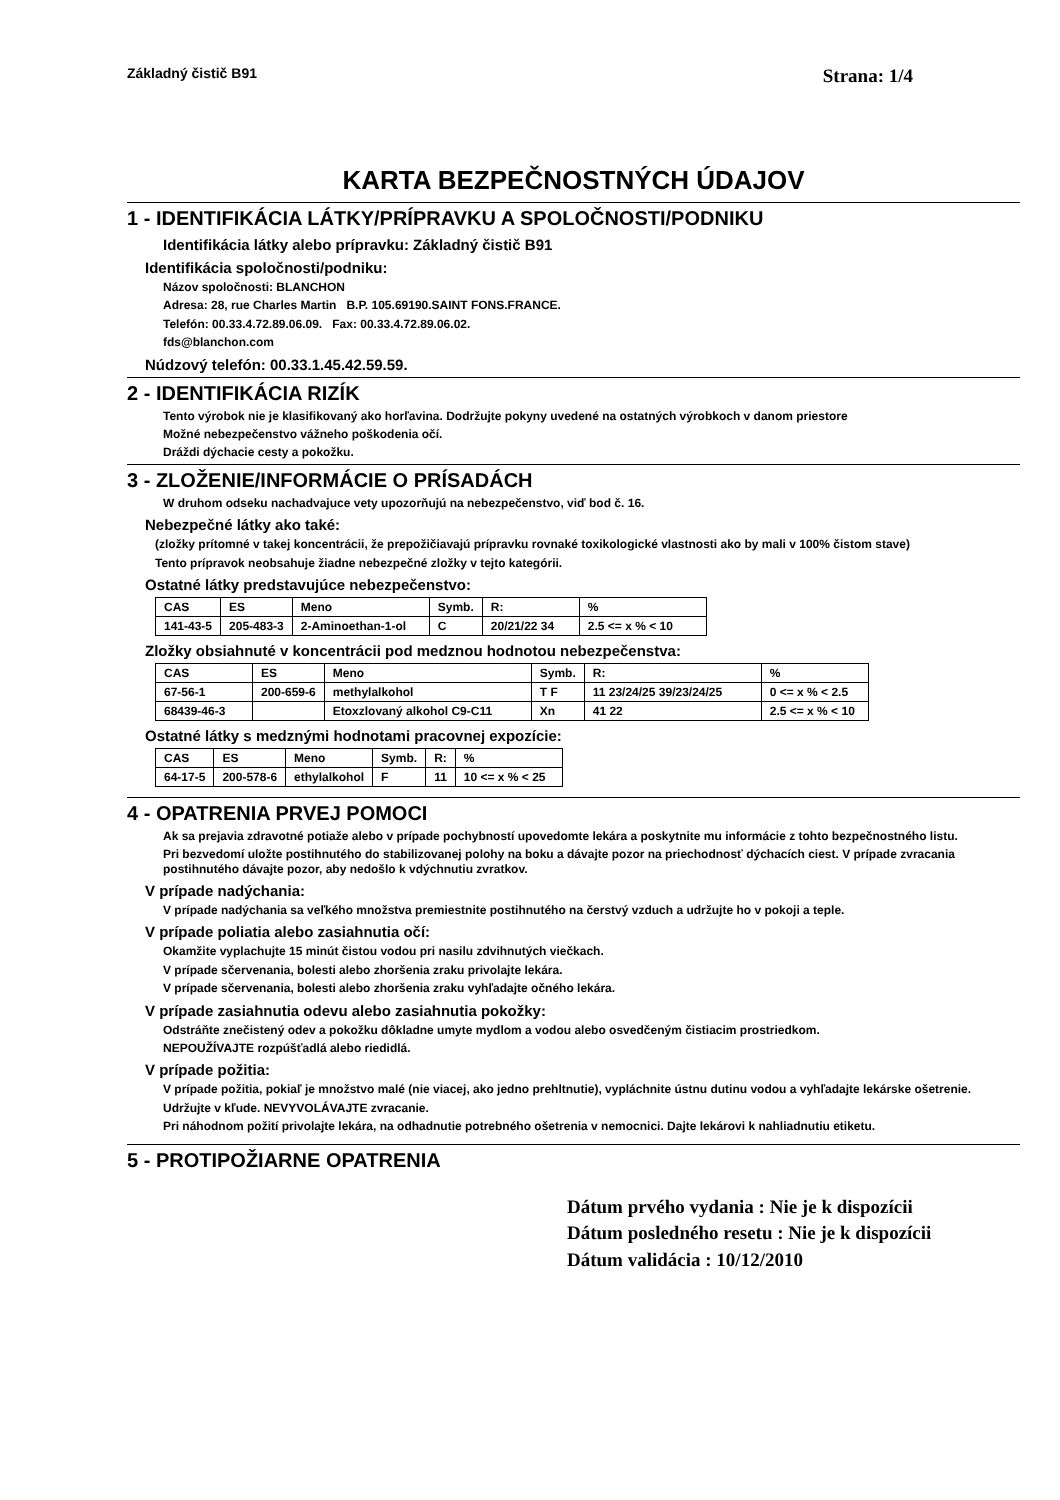Základný čistič B91 Strana: 1/4
KARTA BEZPEČNOSTNÝCH ÚDAJOV
1 - IDENTIFIKÁCIA LÁTKY/PRÍPRAVKU A SPOLOČNOSTI/PODNIKU
Identifikácia látky alebo prípravku: Základný čistič B91
Identifikácia spoločnosti/podniku:
Názov spoločnosti: BLANCHON
Adresa: 28, rue Charles Martin B.P. 105.69190.SAINT FONS.FRANCE.
Telefón: 00.33.4.72.89.06.09. Fax: 00.33.4.72.89.06.02.
fds@blanchon.com
Núdzový telefón: 00.33.1.45.42.59.59.
2 - IDENTIFIKÁCIA RIZÍK
Tento výrobok nie je klasifikovaný ako horľavina. Dodržujte pokyny uvedené na ostatných výrobkoch v danom priestore
Možné nebezpečenstvo vážneho poškodenia očí.
Dráždi dýchacie cesty a pokožku.
3 - ZLOŽENIE/INFORMÁCIE O PRÍSADÁCH
W druhom odseku nachadvajuce vety upozorňujú na nebezpečenstvo, viď bod č. 16.
Nebezpečné látky ako také:
(zložky prítomné v takej koncentrácii, že prepožičiavajú prípravku rovnaké toxikologické vlastnosti ako by mali v 100% čistom stave)
Tento prípravok neobsahuje žiadne nebezpečné zložky v tejto kategórii.
Ostatné látky predstavujúce nebezpečenstvo:
| CAS | ES | Meno | Symb. | R: | % |
| 141-43-5 | 205-483-3 | 2-Aminoethan-1-ol | C | 20/21/22 34 | 2.5 <= x % < 10 |
Zložky obsiahnuté v koncentrácii pod medznou hodnotou nebezpečenstva:
| CAS | ES | Meno | Symb. | R: | % |
| 67-56-1 | 200-659-6 | methylalkohol | T F | 11 23/24/25 39/23/24/25 | 0 <= x % < 2.5 |
| 68439-46-3 | | Etoxzlovaný alkohol C9-C11 | Xn | 41 22 | 2.5 <= x % < 10 |
Ostatné látky s medznými hodnotami pracovnej expozície:
| CAS | ES | Meno | Symb. | R: | % |
| 64-17-5 | 200-578-6 | ethylalkohol | F | 11 | 10 <= x % < 25 |
4 - OPATRENIA PRVEJ POMOCI
Ak sa prejavia zdravotné potiaže alebo v prípade pochybností upovedomte lekára a poskytnite mu informácie z tohto bezpečnostného listu.
Pri bezvedomí uložte postihnutého do stabilizovanej polohy na boku a dávajte pozor na priechodnosť dýchacích ciest. V prípade zvracania postihnutého dávajte pozor, aby nedošlo k vdýchnutiu zvratkov.
V prípade nadýchania:
V prípade nadýchania sa veľkého množstva premiestnite postihnutého na čerstvý vzduch a udržujte ho v pokoji a teple.
V prípade poliatia alebo zasiahnutia očí:
Okamžite vyplachujte 15 minút čistou vodou pri nasilu zdvihnutých viečkach.
V prípade sčervenania, bolesti alebo zhoršenia zraku privolajte lekára.
V prípade sčervenania, bolesti alebo zhoršenia zraku vyhľadajte očného lekára.
V prípade zasiahnutia odevu alebo zasiahnutia pokožky:
Odstráňte znečistený odev a pokožku dôkladne umyte mydlom a vodou alebo osvedčeným čistiacim prostriedkom.
NEPOUŽÍVAJTE rozpúšťadlá alebo riedidlá.
V prípade požitia:
V prípade požitia, pokiaľ je množstvo malé (nie viacej, ako jedno prehltnutie), vypláchnite ústnu dutinu vodou a vyhľadajte lekárske ošetrenie.
Udržujte v kľude. NEVYVOLÁVAJTE zvracanie.
Pri náhodnom požití privolajte lekára, na odhadnutie potrebného ošetrenia v nemocnici. Dajte lekárovi k nahliadnutiu etiketu.
5 - PROTIPOŽIARNE OPATRENIA
Dátum prvého vydania : Nie je k dispozícii
Dátum posledného resetu : Nie je k dispozícii
Dátum validácia : 10/12/2010